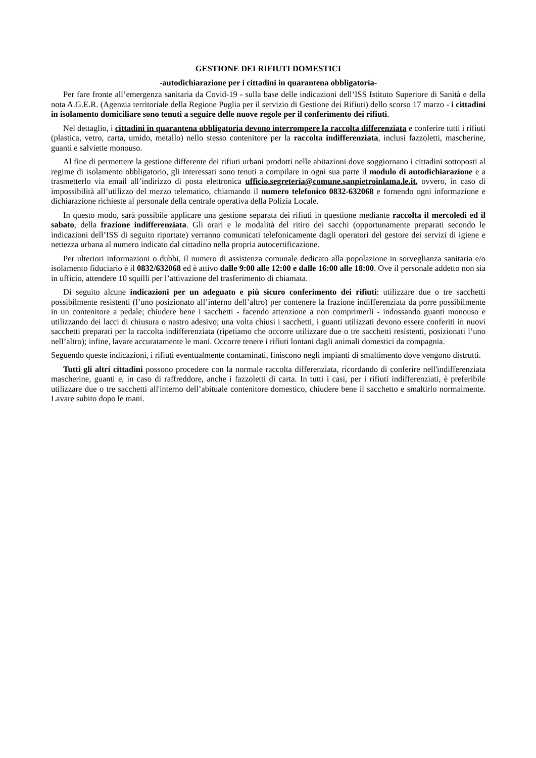GESTIONE DEI RIFIUTI DOMESTICI
-autodichiarazione per i cittadini in quarantena obbligatoria-
Per fare fronte all’emergenza sanitaria da Covid-19 - sulla base delle indicazioni dell’ISS Istituto Superiore di Sanità e della nota A.G.E.R. (Agenzia territoriale della Regione Puglia per il servizio di Gestione dei Rifiuti) dello scorso 17 marzo - i cittadini in isolamento domiciliare sono tenuti a seguire delle nuove regole per il conferimento dei rifiuti.
Nel dettaglio, i cittadini in quarantena obbligatoria devono interrompere la raccolta differenziata e conferire tutti i rifiuti (plastica, vetro, carta, umido, metallo) nello stesso contenitore per la raccolta indifferenziata, inclusi fazzoletti, mascherine, guanti e salviette monouso.
Al fine di permettere la gestione differente dei rifiuti urbani prodotti nelle abitazioni dove soggiornano i cittadini sottoposti al regime di isolamento obbligatorio, gli interessati sono tenuti a compilare in ogni sua parte il modulo di autodichiarazione e a trasmetterlo via email all’indirizzo di posta elettronica ufficio.segreteria@comune.sanpietroinlama.le.it, ovvero, in caso di impossibilità all’utilizzo del mezzo telematico, chiamando il numero telefonico 0832-632068 e fornendo ogni informazione e dichiarazione richieste al personale della centrale operativa della Polizia Locale.
In questo modo, sarà possibile applicare una gestione separata dei rifiuti in questione mediante raccolta il mercoledì ed il sabato, della frazione indifferenziata. Gli orari e le modalità del ritiro dei sacchi (opportunamente preparati secondo le indicazioni dell’ISS di seguito riportate) verranno comunicati telefonicamente dagli operatori del gestore dei servizi di igiene e nettezza urbana al numero indicato dal cittadino nella propria autocertificazione.
Per ulteriori informazioni o dubbi, il numero di assistenza comunale dedicato alla popolazione in sorveglianza sanitaria e/o isolamento fiduciario è il 0832/632068 ed è attivo dalle 9:00 alle 12:00 e dalle 16:00 alle 18:00. Ove il personale addetto non sia in ufficio, attendere 10 squilli per l’attivazione del trasferimento di chiamata.
Di seguito alcune indicazioni per un adeguato e più sicuro conferimento dei rifiuti: utilizzare due o tre sacchetti possibilmente resistenti (l’uno posizionato all’interno dell’altro) per contenere la frazione indifferenziata da porre possibilmente in un contenitore a pedale; chiudere bene i sacchetti - facendo attenzione a non comprimerli - indossando guanti monouso e utilizzando dei lacci di chiusura o nastro adesivo; una volta chiusi i sacchetti, i guanti utilizzati devono essere conferiti in nuovi sacchetti preparati per la raccolta indifferenziata (ripetiamo che occorre utilizzare due o tre sacchetti resistenti, posizionati l’uno nell’altro); infine, lavare accuratamente le mani. Occorre tenere i rifiuti lontani dagli animali domestici da compagnia.
Seguendo queste indicazioni, i rifiuti eventualmente contaminati, finiscono negli impianti di smaltimento dove vengono distrutti.
Tutti gli altri cittadini possono procedere con la normale raccolta differenziata, ricordando di conferire nell'indifferenziata mascherine, guanti e, in caso di raffreddore, anche i fazzoletti di carta. In tutti i casi, per i rifiuti indifferenziati, è preferibile utilizzare due o tre sacchetti all'interno dell’abituale contenitore domestico, chiudere bene il sacchetto e smaltirlo normalmente. Lavare subito dopo le mani.